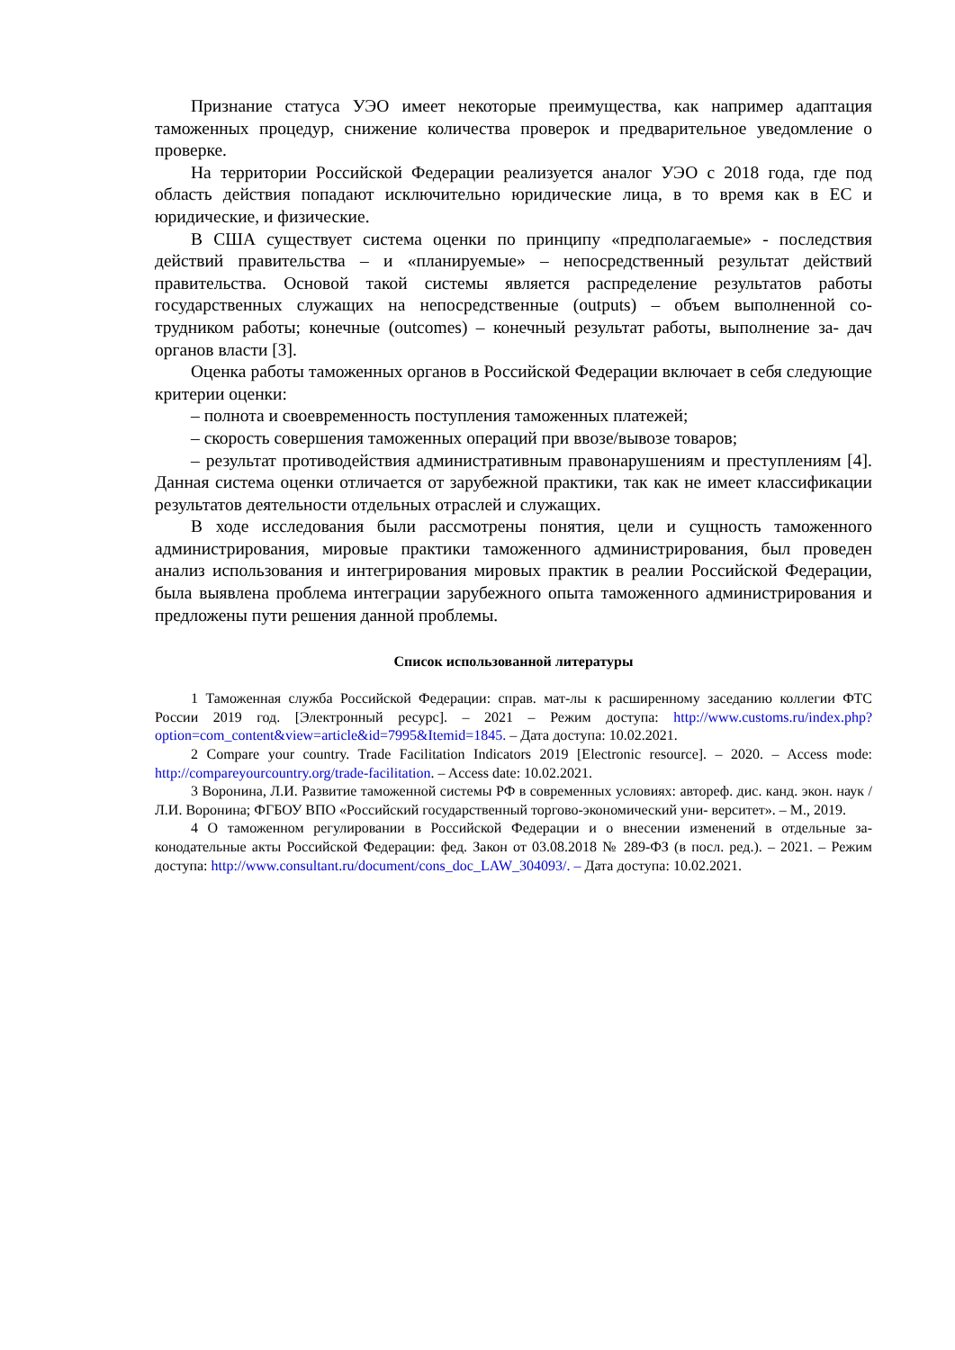Признание статуса УЭО имеет некоторые преимущества, как например адаптация таможенных процедур, снижение количества проверок и предварительное уведомление о проверке.
На территории Российской Федерации реализуется аналог УЭО с 2018 года, где под область действия попадают исключительно юридические лица, в то время как в ЕС и юридические, и физические.
В США существует система оценки по принципу «предполагаемые» - последствия действий правительства – и «планируемые» – непосредственный результат действий правительства. Основой такой системы является распределение результатов работы государственных служащих на непосредственные (outputs) – объем выполненной со- трудником работы; конечные (outcomes) – конечный результат работы, выполнение за- дач органов власти [3].
Оценка работы таможенных органов в Российской Федерации включает в себя следующие критерии оценки:
– полнота и своевременность поступления таможенных платежей;
– скорость совершения таможенных операций при ввозе/вывозе товаров;
– результат противодействия административным правонарушениям и преступлениям [4]. Данная система оценки отличается от зарубежной практики, так как не имеет классификации результатов деятельности отдельных отраслей и служащих.
В ходе исследования были рассмотрены понятия, цели и сущность таможенного администрирования, мировые практики таможенного администрирования, был проведен анализ использования и интегрирования мировых практик в реалии Российской Федерации, была выявлена проблема интеграции зарубежного опыта таможенного администрирования и предложены пути решения данной проблемы.
Список использованной литературы
1 Таможенная служба Российской Федерации: справ. мат-лы к расширенному заседанию коллегии ФТС России 2019 год. [Электронный ресурс]. – 2021 – Режим доступа: http://www.customs.ru/index.php?option=com_content&view=article&id=7995&Itemid=1845. – Дата доступа: 10.02.2021.
2 Compare your country. Trade Facilitation Indicators 2019 [Electronic resource]. – 2020. – Access mode: http://compareyourcountry.org/trade-facilitation. – Access date: 10.02.2021.
3 Воронина, Л.И. Развитие таможенной системы РФ в современных условиях: автореф. дис. канд. экон. наук / Л.И. Воронина; ФГБОУ ВПО «Российский государственный торгово-экономический уни- верситет». – М., 2019.
4 О таможенном регулировании в Российской Федерации и о внесении изменений в отдельные за- конодательные акты Российской Федерации: фед. Закон от 03.08.2018 № 289-ФЗ (в посл. ред.). – 2021. – Режим доступа: http://www.consultant.ru/document/cons_doc_LAW_304093/. – Дата доступа: 10.02.2021.